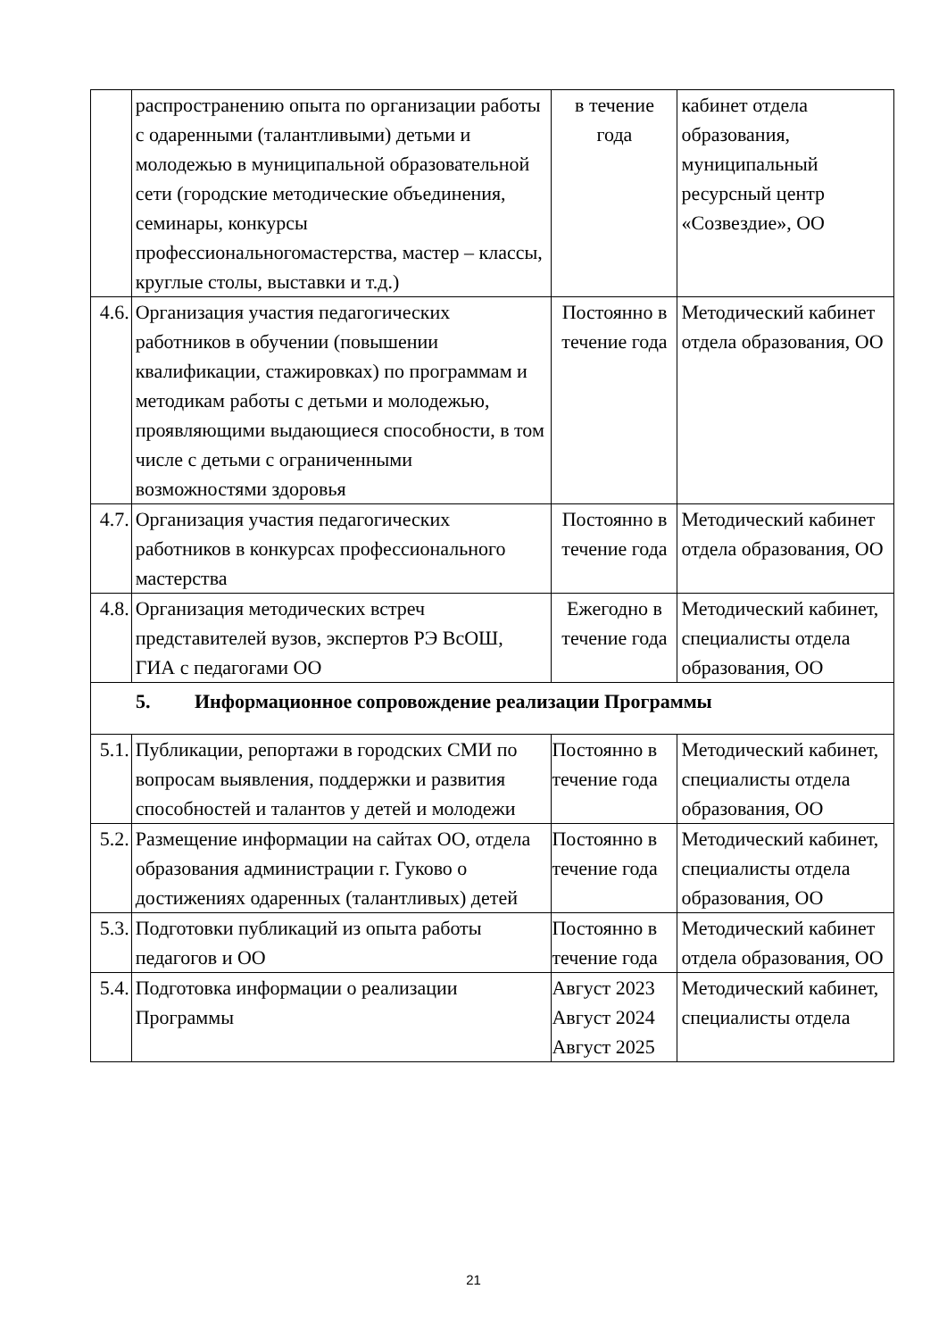| | распространению опыта по организации работы с одаренными (талантливыми) детьми и молодежью в муниципальной образовательной сети (городские методические объединения, семинары, конкурсы профессиональногомастерства, мастер – классы, круглые столы, выставки и т.д.) | в течение года | кабинет отдела образования, муниципальный ресурсный центр «Созвездие», ОО |
| 4.6. | Организация участия педагогических работников в обучении (повышении квалификации, стажировках) по программам и методикам работы с детьми и молодежью, проявляющими выдающиеся способности, в том числе с детьми с ограниченными возможностями здоровья | Постоянно в течение года | Методический кабинет отдела образования, ОО |
| 4.7. | Организация участия педагогических работников в конкурсах профессионального мастерства | Постоянно в течение года | Методический кабинет отдела образования, ОО |
| 4.8. | Организация методических встреч представителей вузов, экспертов РЭ ВсОШ, ГИА с педагогами ОО | Ежегодно в течение года | Методический кабинет, специалисты отдела образования, ОО |
| 5. Информационное сопровождение реализации Программы | | | |
| 5.1. | Публикации, репортажи в городских СМИ по вопросам выявления, поддержки и развития способностей и талантов у детей и молодежи | Постоянно в течение года | Методический кабинет, специалисты отдела образования, ОО |
| 5.2. | Размещение информации на сайтах ОО, отдела образования администрации г. Гуково о достижениях одаренных (талантливых) детей | Постоянно в течение года | Методический кабинет, специалисты отдела образования, ОО |
| 5.3. | Подготовки публикаций из опыта работы педагогов и ОО | Постоянно в течение года | Методический кабинет отдела образования, ОО |
| 5.4. | Подготовка информации о реализации Программы | Август 2023 Август 2024 Август 2025 | Методический кабинет, специалисты отдела |
21